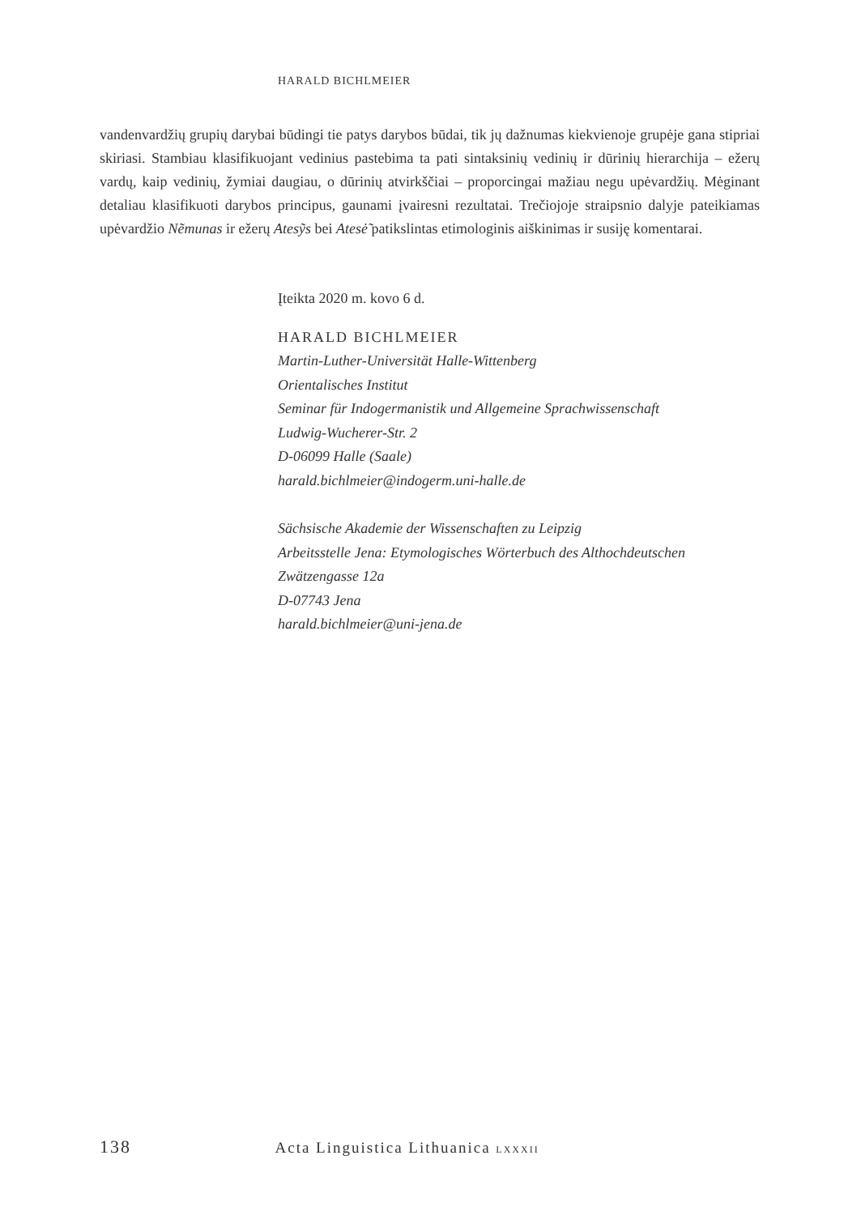HARALD BICHLMEIER
vandenvardžių grupių darybai būdingi tie patys darybos būdai, tik jų dažnumas kiekvienoje grupėje gana stipriai skiriasi. Stambiau klasifikuojant vedinius pastebima ta pati sintaksinių vedinių ir dūrinių hierarchija – ežerų vardų, kaip vedinių, žymiai daugiau, o dūrinių atvirkščiai – proporcingai mažiau negu upėvardžių. Mėginant detaliau klasifikuoti darybos principus, gaunami įvairesni rezultatai. Trečiojoje straipsnio dalyje pateikiamas upėvardžio Nẽmunas ir ežerų Atesỹs bei Atesė̃ patikslintas etimologinis aiškinimas ir susiję komentarai.
Įteikta 2020 m. kovo 6 d.
HARALD BICHLMEIER
Martin-Luther-Universität Halle-Wittenberg
Orientalisches Institut
Seminar für Indogermanistik und Allgemeine Sprachwissenschaft
Ludwig-Wucherer-Str. 2
D-06099 Halle (Saale)
harald.bichlmeier@indogerm.uni-halle.de
Sächsische Akademie der Wissenschaften zu Leipzig
Arbeitsstelle Jena: Etymologisches Wörterbuch des Althochdeutschen
Zwätzengasse 12a
D-07743 Jena
harald.bichlmeier@uni-jena.de
138 Acta Linguistica Lithuanica LXXXII